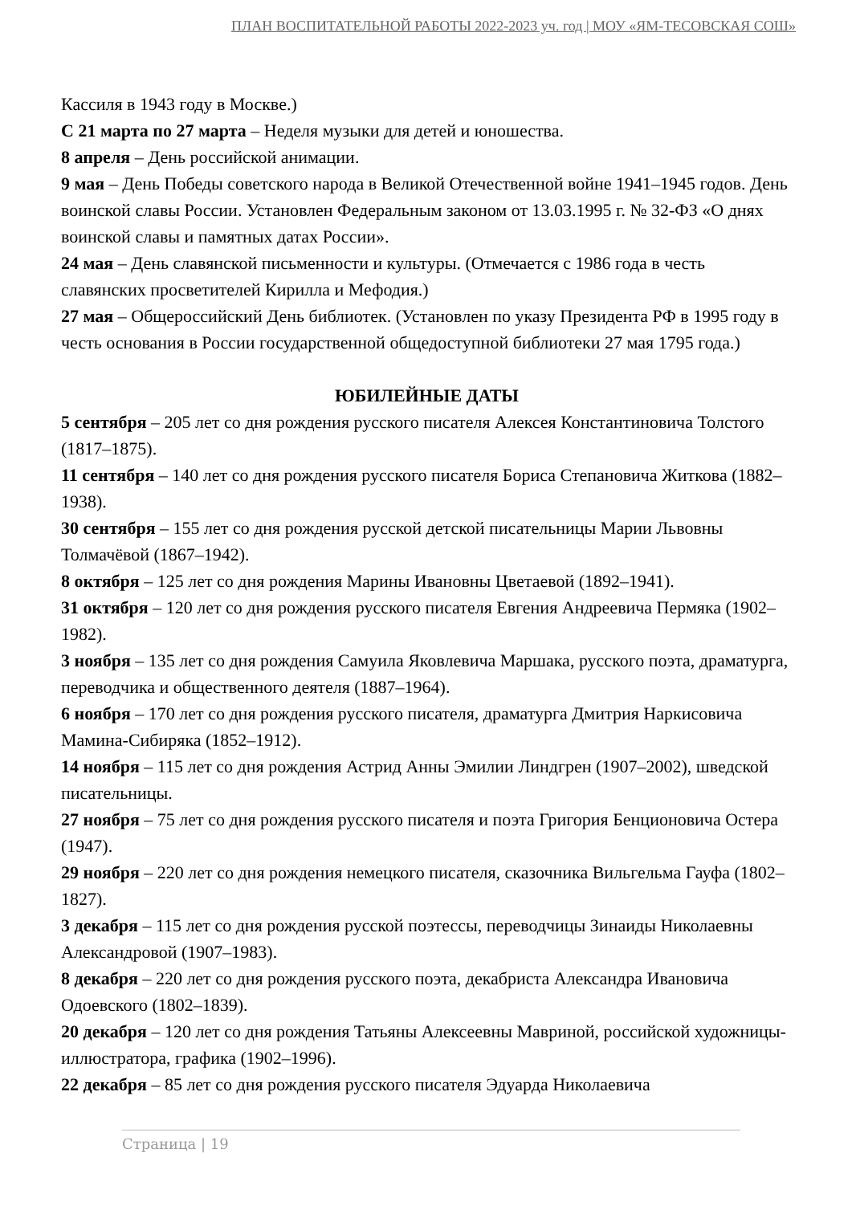ПЛАН ВОСПИТАТЕЛЬНОЙ РАБОТЫ 2022-2023 уч. год | МОУ «ЯМ-ТЕСОВСКАЯ СОШ»
Кассиля в 1943 году в Москве.)
С 21 марта по 27 марта – Неделя музыки для детей и юношества.
8 апреля – День российской анимации.
9 мая – День Победы советского народа в Великой Отечественной войне 1941–1945 годов. День воинской славы России. Установлен Федеральным законом от 13.03.1995 г. № 32-ФЗ «О днях воинской славы и памятных датах России».
24 мая – День славянской письменности и культуры. (Отмечается с 1986 года в честь славянских просветителей Кирилла и Мефодия.)
27 мая – Общероссийский День библиотек. (Установлен по указу Президента РФ в 1995 году в честь основания в России государственной общедоступной библиотеки 27 мая 1795 года.)
ЮБИЛЕЙНЫЕ ДАТЫ
5 сентября – 205 лет со дня рождения русского писателя Алексея Константиновича Толстого (1817–1875).
11 сентября – 140 лет со дня рождения русского писателя Бориса Степановича Житкова (1882–1938).
30 сентября – 155 лет со дня рождения русской детской писательницы Марии Львовны Толмачёвой (1867–1942).
8 октября – 125 лет со дня рождения Марины Ивановны Цветаевой (1892–1941).
31 октября – 120 лет со дня рождения русского писателя Евгения Андреевича Пермяка (1902–1982).
3 ноября – 135 лет со дня рождения Самуила Яковлевича Маршака, русского поэта, драматурга, переводчика и общественного деятеля (1887–1964).
6 ноября – 170 лет со дня рождения русского писателя, драматурга Дмитрия Наркисовича Мамина-Сибиряка (1852–1912).
14 ноября – 115 лет со дня рождения Астрид Анны Эмилии Линдгрен (1907–2002), шведской писательницы.
27 ноября – 75 лет со дня рождения русского писателя и поэта Григория Бенционовича Остера (1947).
29 ноября – 220 лет со дня рождения немецкого писателя, сказочника Вильгельма Гауфа (1802–1827).
3 декабря – 115 лет со дня рождения русской поэтессы, переводчицы Зинаиды Николаевны Александровой (1907–1983).
8 декабря – 220 лет со дня рождения русского поэта, декабриста Александра Ивановича Одоевского (1802–1839).
20 декабря – 120 лет со дня рождения Татьяны Алексеевны Мавриной, российской художницы-иллюстратора, графика (1902–1996).
22 декабря – 85 лет со дня рождения русского писателя Эдуарда Николаевича
Страница | 19